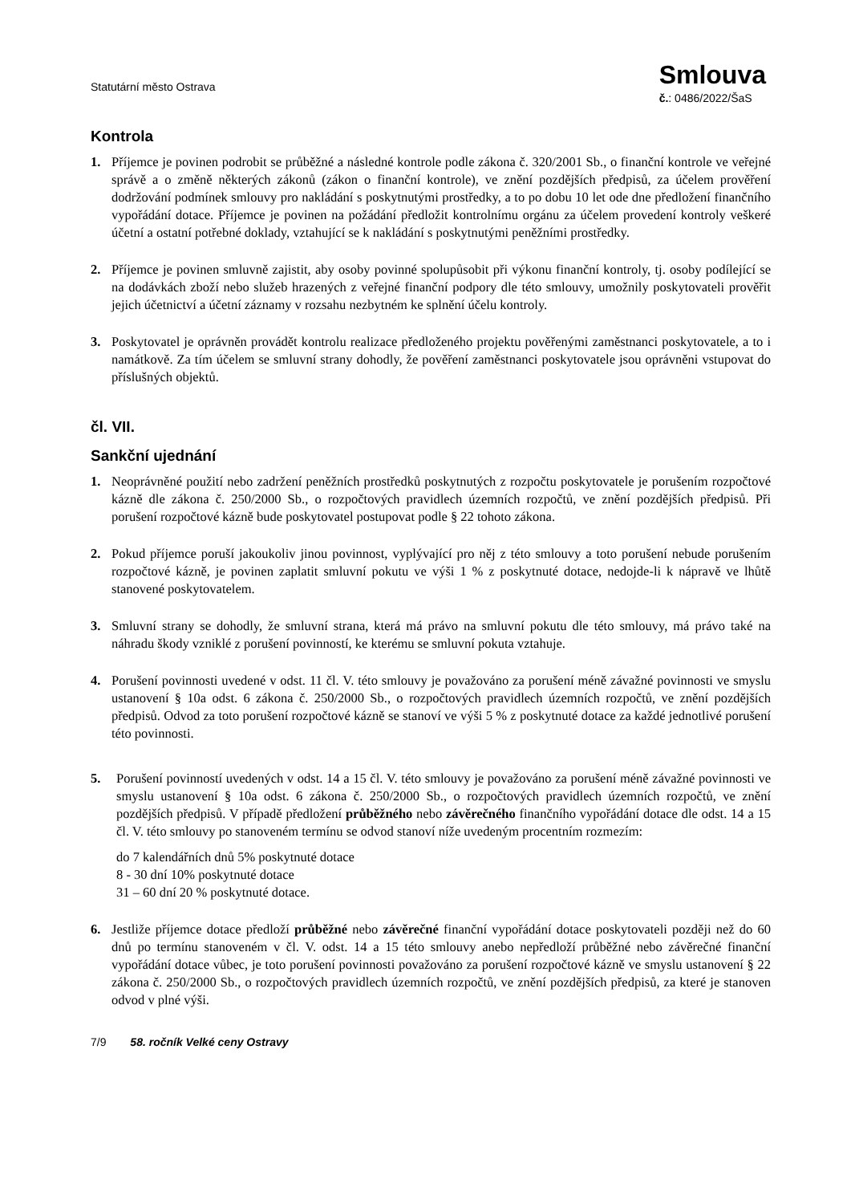Statutární město Ostrava
Smlouva
č.: 0486/2022/ŠaS
Kontrola
1. Příjemce je povinen podrobit se průběžné a následné kontrole podle zákona č. 320/2001 Sb., o finanční kontrole ve veřejné správě a o změně některých zákonů (zákon o finanční kontrole), ve znění pozdějších předpisů, za účelem prověření dodržování podmínek smlouvy pro nakládání s poskytnutými prostředky, a to po dobu 10 let ode dne předložení finančního vypořádání dotace. Příjemce je povinen na požádání předložit kontrolnímu orgánu za účelem provedení kontroly veškeré účetní a ostatní potřebné doklady, vztahující se k nakládání s poskytnutými peněžními prostředky.
2. Příjemce je povinen smluvně zajistit, aby osoby povinné spolupůsobit při výkonu finanční kontroly, tj. osoby podílející se na dodávkách zboží nebo služeb hrazených z veřejné finanční podpory dle této smlouvy, umožnily poskytovateli prověřit jejich účetnictví a účetní záznamy v rozsahu nezbytném ke splnění účelu kontroly.
3. Poskytovatel je oprávněn provádět kontrolu realizace předloženého projektu pověřenými zaměstnanci poskytovatele, a to i namátkově. Za tím účelem se smluvní strany dohodly, že pověření zaměstnanci poskytovatele jsou oprávněni vstupovat do příslušných objektů.
čl. VII.
Sankční ujednání
1. Neoprávněné použití nebo zadržení peněžních prostředků poskytnutých z rozpočtu poskytovatele je porušením rozpočtové kázně dle zákona č. 250/2000 Sb., o rozpočtových pravidlech územních rozpočtů, ve znění pozdějších předpisů. Při porušení rozpočtové kázně bude poskytovatel postupovat podle § 22 tohoto zákona.
2. Pokud příjemce poruší jakoukoliv jinou povinnost, vyplývající pro něj z této smlouvy a toto porušení nebude porušením rozpočtové kázně, je povinen zaplatit smluvní pokutu ve výši 1 % z poskytnuté dotace, nedojde-li k nápravě ve lhůtě stanovené poskytovatelem.
3. Smluvní strany se dohodly, že smluvní strana, která má právo na smluvní pokutu dle této smlouvy, má právo také na náhradu škody vzniklé z porušení povinností, ke kterému se smluvní pokuta vztahuje.
4. Porušení povinnosti uvedené v odst. 11 čl. V. této smlouvy je považováno za porušení méně závažné povinnosti ve smyslu ustanovení § 10a odst. 6 zákona č. 250/2000 Sb., o rozpočtových pravidlech územních rozpočtů, ve znění pozdějších předpisů. Odvod za toto porušení rozpočtové kázně se stanoví ve výši 5 % z poskytnuté dotace za každé jednotlivé porušení této povinnosti.
5. Porušení povinností uvedených v odst. 14 a 15 čl. V. této smlouvy je považováno za porušení méně závažné povinnosti ve smyslu ustanovení § 10a odst. 6 zákona č. 250/2000 Sb., o rozpočtových pravidlech územních rozpočtů, ve znění pozdějších předpisů. V případě předložení průběžného nebo závěrečného finančního vypořádání dotace dle odst. 14 a 15 čl. V. této smlouvy po stanoveném termínu se odvod stanoví níže uvedeným procentním rozmezím:
do 7 kalendářních dnů 5% poskytnuté dotace
8 - 30 dní 10% poskytnuté dotace
31 – 60 dní 20 % poskytnuté dotace.
6. Jestliže příjemce dotace předloží průběžné nebo závěrečné finanční vypořádání dotace poskytovateli později než do 60 dnů po termínu stanoveném v čl. V. odst. 14 a 15 této smlouvy anebo nepředloží průběžné nebo závěrečné finanční vypořádání dotace vůbec, je toto porušení povinnosti považováno za porušení rozpočtové kázně ve smyslu ustanovení § 22 zákona č. 250/2000 Sb., o rozpočtových pravidlech územních rozpočtů, ve znění pozdějších předpisů, za které je stanoven odvod v plné výši.
7/9 58. ročník Velké ceny Ostravy